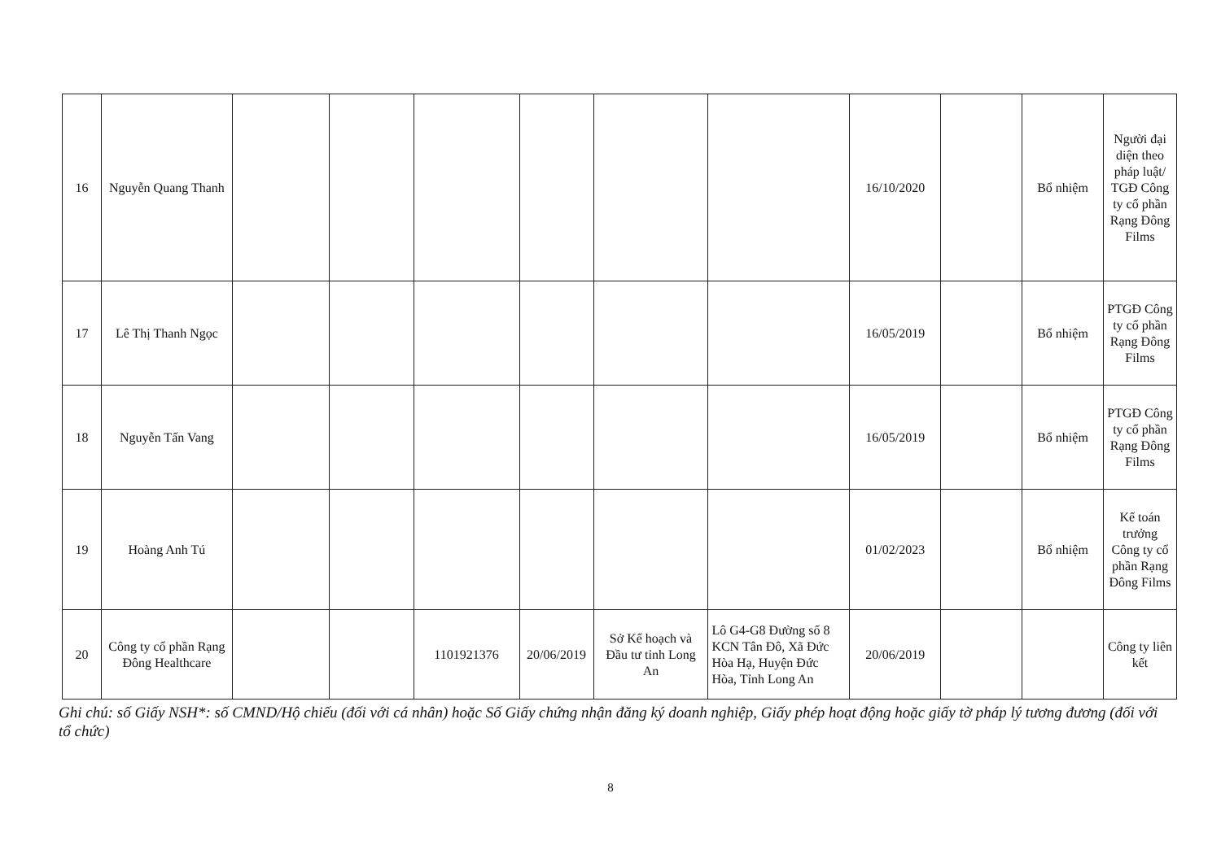| 16 | Nguyễn Quang Thanh | | | | | | | 16/10/2020 | | Bổ nhiệm | Người đại diện theo pháp luật/ TGĐ Công ty cổ phần Rạng Đông Films |
| 17 | Lê Thị Thanh Ngọc | | | | | | | 16/05/2019 | | Bổ nhiệm | PTGĐ Công ty cổ phần Rạng Đông Films |
| 18 | Nguyễn Tấn Vang | | | | | | | 16/05/2019 | | Bổ nhiệm | PTGĐ Công ty cổ phần Rạng Đông Films |
| 19 | Hoàng Anh Tú | | | | | | | 01/02/2023 | | Bổ nhiệm | Kế toán trưởng Công ty cổ phần Rạng Đông Films |
| 20 | Công ty cổ phần Rạng Đông Healthcare | | | 1101921376 | 20/06/2019 | Sở Kế hoạch và Đầu tư tỉnh Long An | Lô G4-G8 Đường số 8 KCN Tân Đô, Xã Đức Hòa Hạ, Huyện Đức Hòa, Tỉnh Long An | 20/06/2019 | | | Công ty liên kết |
Ghi chú: số Giấy NSH*: số CMND/Hộ chiếu (đối với cá nhân) hoặc Số Giấy chứng nhận đăng ký doanh nghiệp, Giấy phép hoạt động hoặc giấy tờ pháp lý tương đương (đối với tổ chức)
8